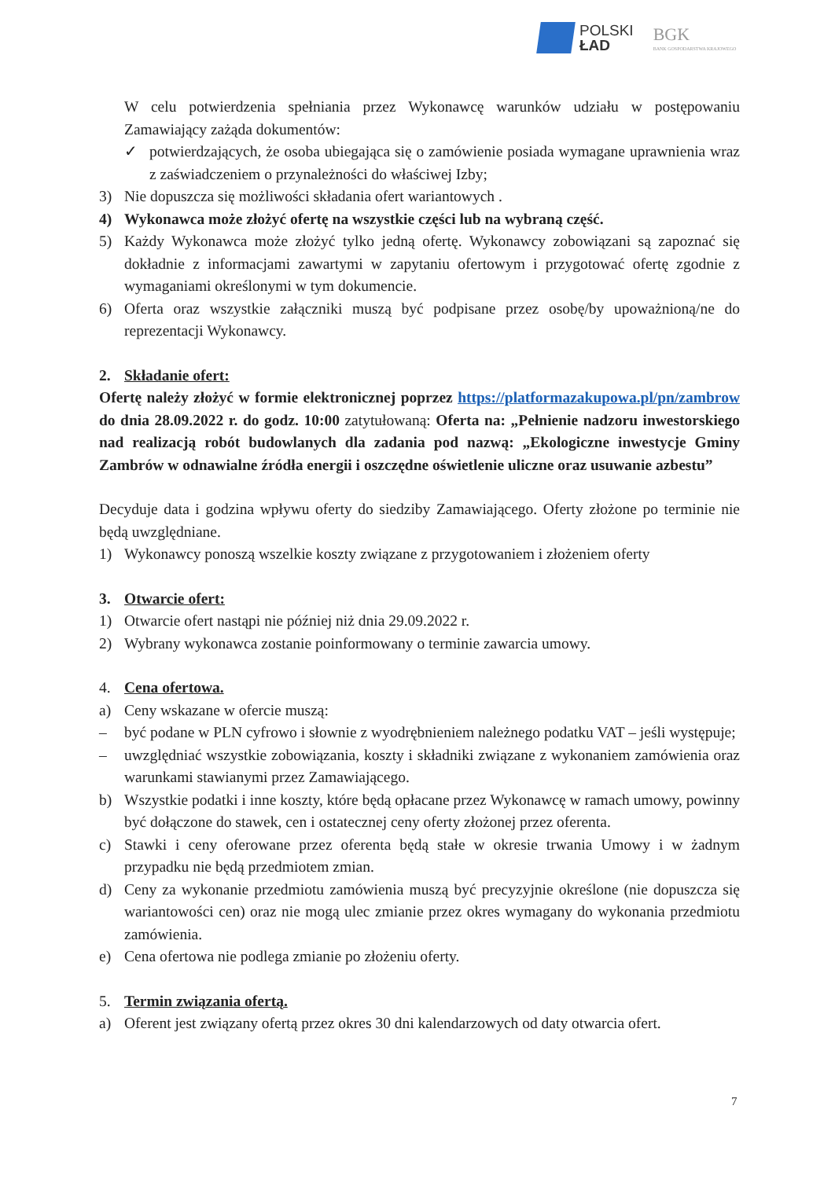POLSKI
ŁAD
BGK
BANK GOSPODARSTWA KRAJOWEGO
W celu potwierdzenia spełniania przez Wykonawcę warunków udziału w postępowaniu Zamawiający zażąda dokumentów:
✓ potwierdzających, że osoba ubiegająca się o zamówienie posiada wymagane uprawnienia wraz z zaświadczeniem o przynależności do właściwej Izby;
3) Nie dopuszcza się możliwości składania ofert wariantowych .
4) Wykonawca może złożyć ofertę na wszystkie części lub na wybraną część.
5) Każdy Wykonawca może złożyć tylko jedną ofertę. Wykonawcy zobowiązani są zapoznać się dokładnie z informacjami zawartymi w zapytaniu ofertowym i przygotować ofertę zgodnie z wymaganiami określonymi w tym dokumencie.
6) Oferta oraz wszystkie załączniki muszą być podpisane przez osobę/by upoważnioną/ne do reprezentacji Wykonawcy.
2. Składanie ofert:
Ofertę należy złożyć w formie elektronicznej poprzez https://platformazakupowa.pl/pn/zambrow do dnia 28.09.2022 r. do godz. 10:00 zatytułowaną: Oferta na: „Pełnienie nadzoru inwestorskiego nad realizacją robót budowlanych dla zadania pod nazwą: „Ekologiczne inwestycje Gminy Zambrów w odnawialne źródła energii i oszczędne oświetlenie uliczne oraz usuwanie azbestu”
Decyduje data i godzina wpływu oferty do siedziby Zamawiającego. Oferty złożone po terminie nie będą uwzględniane.
1) Wykonawcy ponoszą wszelkie koszty związane z przygotowaniem i złożeniem oferty
3. Otwarcie ofert:
1) Otwarcie ofert nastąpi nie później niż dnia 29.09.2022 r.
2) Wybrany wykonawca zostanie poinformowany o terminie zawarcia umowy.
4. Cena ofertowa.
a) Ceny wskazane w ofercie muszą:
– być podane w PLN cyfrowo i słownie z wyodrębnieniem należnego podatku VAT – jeśli występuje;
– uwzględniać wszystkie zobowiązania, koszty i składniki związane z wykonaniem zamówienia oraz warunkami stawianymi przez Zamawiającego.
b) Wszystkie podatki i inne koszty, które będą opłacane przez Wykonawcę w ramach umowy, powinny być dołączone do stawek, cen i ostatecznej ceny oferty złożonej przez oferenta.
c) Stawki i ceny oferowane przez oferenta będą stałe w okresie trwania Umowy i w żadnym przypadku nie będą przedmiotem zmian.
d) Ceny za wykonanie przedmiotu zamówienia muszą być precyzyjnie określone (nie dopuszcza się wariantowości cen) oraz nie mogą ulec zmianie przez okres wymagany do wykonania przedmiotu zamówienia.
e) Cena ofertowa nie podlega zmianie po złożeniu oferty.
5. Termin związania ofertą.
a) Oferent jest związany ofertą przez okres 30 dni kalendarzowych od daty otwarcia ofert.
7